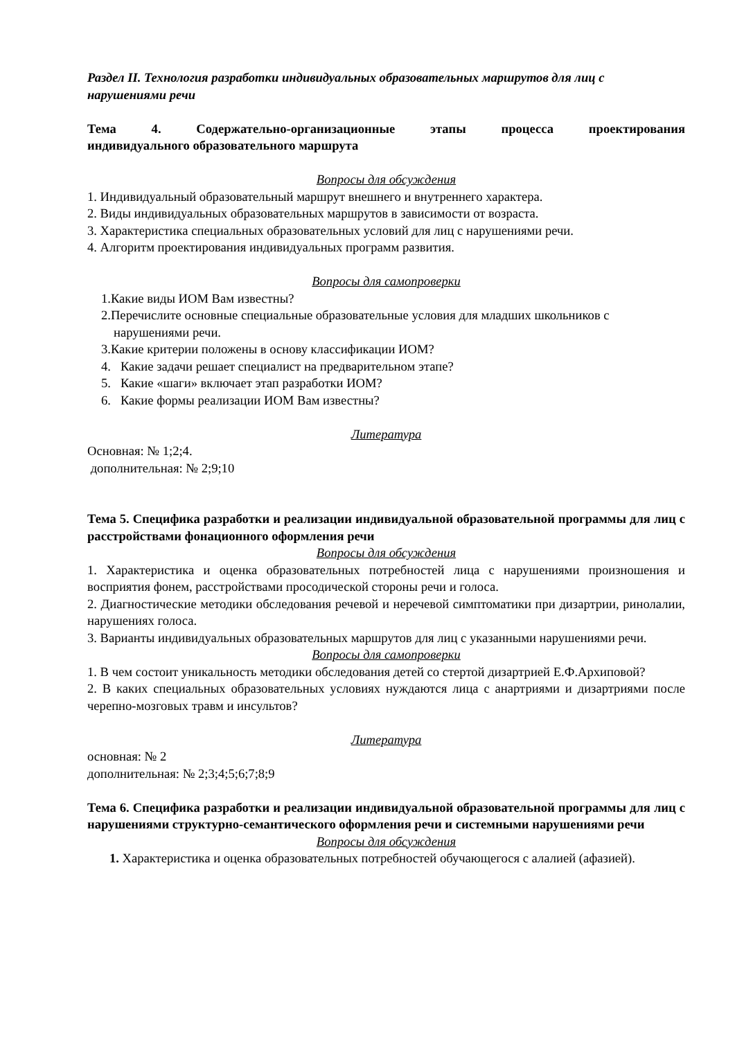Раздел II. Технология разработки индивидуальных образовательных маршрутов для лиц с нарушениями речи
Тема 4. Содержательно-организационные этапы процесса проектирования
индивидуального образовательного маршрута
Вопросы для обсуждения
1. Индивидуальный образовательный маршрут внешнего и внутреннего характера.
2. Виды индивидуальных образовательных маршрутов в зависимости от возраста.
3. Характеристика специальных образовательных условий для лиц с нарушениями речи.
4. Алгоритм проектирования индивидуальных программ развития.
Вопросы для самопроверки
1.Какие виды ИОМ Вам известны?
2.Перечислите основные специальные образовательные условия для младших школьников с нарушениями речи.
3.Какие критерии положены в основу классификации ИОМ?
4. Какие задачи решает специалист на предварительном этапе?
5. Какие «шаги» включает этап разработки ИОМ?
6. Какие формы реализации ИОМ Вам известны?
Литература
Основная: № 1;2;4.
дополнительная: № 2;9;10
Тема 5. Специфика разработки и реализации индивидуальной образовательной программы для лиц с расстройствами фонационного оформления речи
Вопросы для обсуждения
1. Характеристика и оценка образовательных потребностей лица с нарушениями произношения и восприятия фонем, расстройствами просодической стороны речи и голоса.
2. Диагностические методики обследования речевой и неречевой симптоматики при дизартрии, ринолалии, нарушениях голоса.
3. Варианты индивидуальных образовательных маршрутов для лиц с указанными нарушениями речи.
Вопросы для самопроверки
1. В чем состоит уникальность методики обследования детей со стертой дизартрией Е.Ф.Архиповой?
2. В каких специальных образовательных условиях нуждаются лица с анартриями и дизартриями после черепно-мозговых травм и инсультов?
Литература
основная: № 2
дополнительная: № 2;3;4;5;6;7;8;9
Тема 6. Специфика разработки и реализации индивидуальной образовательной программы для лиц с нарушениями структурно-семантического оформления речи и системными нарушениями речи
Вопросы для обсуждения
1. Характеристика и оценка образовательных потребностей обучающегося с алалией (афазией).